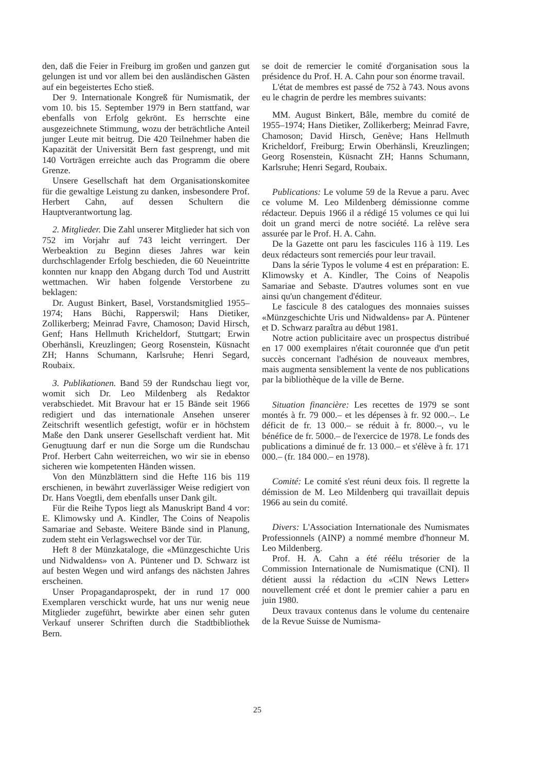den, daß die Feier in Freiburg im großen und ganzen gut gelungen ist und vor allem bei den ausländischen Gästen auf ein begeistertes Echo stieß.
Der 9. Internationale Kongreß für Numismatik, der vom 10. bis 15. September 1979 in Bern stattfand, war ebenfalls von Erfolg gekrönt. Es herrschte eine ausgezeichnete Stimmung, wozu der beträchtliche Anteil junger Leute mit beitrug. Die 420 Teilnehmer haben die Kapazität der Universität Bern fast gesprengt, und mit 140 Vorträgen erreichte auch das Programm die obere Grenze.
Unsere Gesellschaft hat dem Organisationskomitee für die gewaltige Leistung zu danken, insbesondere Prof. Herbert Cahn, auf dessen Schultern die Hauptverantwortung lag.
2. Mitglieder. Die Zahl unserer Mitglieder hat sich von 752 im Vorjahr auf 743 leicht verringert. Der Werbeaktion zu Beginn dieses Jahres war kein durchschlagender Erfolg beschieden, die 60 Neueintritte konnten nur knapp den Abgang durch Tod und Austritt wettmachen. Wir haben folgende Verstorbene zu beklagen:
Dr. August Binkert, Basel, Vorstandsmitglied 1955–1974; Hans Büchi, Rapperswil; Hans Dietiker, Zollikerberg; Meinrad Favre, Chamoson; David Hirsch, Genf; Hans Hellmuth Kricheldorf, Stuttgart; Erwin Oberhänsli, Kreuzlingen; Georg Rosenstein, Küsnacht ZH; Hanns Schumann, Karlsruhe; Henri Segard, Roubaix.
3. Publikationen. Band 59 der Rundschau liegt vor, womit sich Dr. Leo Mildenberg als Redaktor verabschiedet. Mit Bravour hat er 15 Bände seit 1966 redigiert und das internationale Ansehen unserer Zeitschrift wesentlich gefestigt, wofür er in höchstem Maße den Dank unserer Gesellschaft verdient hat. Mit Genugtuung darf er nun die Sorge um die Rundschau Prof. Herbert Cahn weiterreichen, wo wir sie in ebenso sicheren wie kompetenten Händen wissen.
Von den Münzblättern sind die Hefte 116 bis 119 erschienen, in bewährt zuverlässiger Weise redigiert von Dr. Hans Voegtli, dem ebenfalls unser Dank gilt.
Für die Reihe Typos liegt als Manuskript Band 4 vor: E. Klimowsky und A. Kindler, The Coins of Neapolis Samariae and Sebaste. Weitere Bände sind in Planung, zudem steht ein Verlagswechsel vor der Tür.
Heft 8 der Münzkataloge, die «Münzgeschichte Uris und Nidwaldens» von A. Püntener und D. Schwarz ist auf besten Wegen und wird anfangs des nächsten Jahres erscheinen.
Unser Propagandaprospekt, der in rund 17 000 Exemplaren verschickt wurde, hat uns nur wenig neue Mitglieder zugeführt, bewirkte aber einen sehr guten Verkauf unserer Schriften durch die Stadtbibliothek Bern.
se doit de remercier le comité d'organisation sous la présidence du Prof. H. A. Cahn pour son énorme travail.
L'état de membres est passé de 752 à 743. Nous avons eu le chagrin de perdre les membres suivants:
MM. August Binkert, Bâle, membre du comité de 1955–1974; Hans Dietiker, Zollikerberg; Meinrad Favre, Chamoson; David Hirsch, Genève; Hans Hellmuth Kricheldorf, Freiburg; Erwin Oberhänsli, Kreuzlingen; Georg Rosenstein, Küsnacht ZH; Hanns Schumann, Karlsruhe; Henri Segard, Roubaix.
Publications: Le volume 59 de la Revue a paru. Avec ce volume M. Leo Mildenberg démissionne comme rédacteur. Depuis 1966 il a rédigé 15 volumes ce qui lui doit un grand merci de notre société. La relève sera assurée par le Prof. H. A. Cahn.
De la Gazette ont paru les fascicules 116 à 119. Les deux rédacteurs sont remerciés pour leur travail.
Dans la série Typos le volume 4 est en préparation: E. Klimowsky et A. Kindler, The Coins of Neapolis Samariae and Sebaste. D'autres volumes sont en vue ainsi qu'un changement d'éditeur.
Le fascicule 8 des catalogues des monnaies suisses «Münzgeschichte Uris und Nidwaldens» par A. Püntener et D. Schwarz paraîtra au début 1981.
Notre action publicitaire avec un prospectus distribué en 17 000 exemplaires n'était couronnée que d'un petit succès concernant l'adhésion de nouveaux membres, mais augmenta sensiblement la vente de nos publications par la bibliothèque de la ville de Berne.
Situation financière: Les recettes de 1979 se sont montés à fr. 79 000.– et les dépenses à fr. 92 000.–. Le déficit de fr. 13 000.– se réduit à fr. 8000.–, vu le bénéfice de fr. 5000.– de l'exercice de 1978. Le fonds des publications a diminué de fr. 13 000.– et s'élève à fr. 171 000.– (fr. 184 000.– en 1978).
Comité: Le comité s'est réuni deux fois. Il regrette la démission de M. Leo Mildenberg qui travaillait depuis 1966 au sein du comité.
Divers: L'Association Internationale des Numismates Professionnels (AINP) a nommé membre d'honneur M. Leo Mildenberg.
Prof. H. A. Cahn a été réélu trésorier de la Commission Internationale de Numismatique (CNI). Il détient aussi la rédaction du «CIN News Letter» nouvellement créé et dont le premier cahier a paru en juin 1980.
Deux travaux contenus dans le volume du centenaire de la Revue Suisse de Numisma-
25